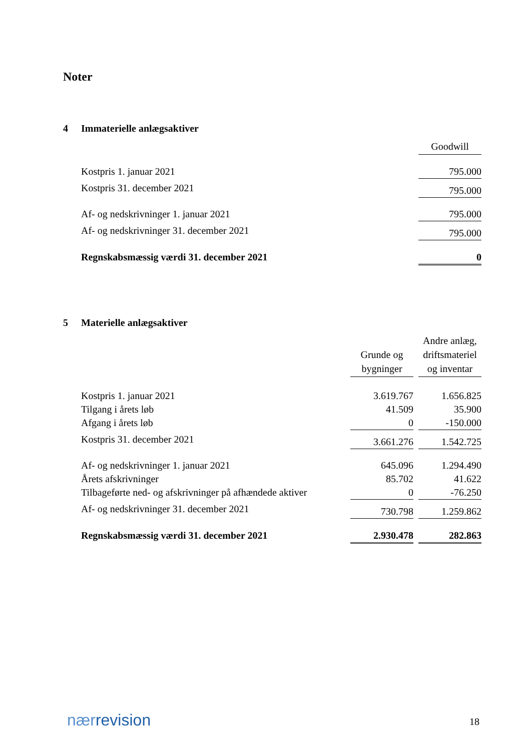Noter
4 Immaterielle anlægsaktiver
| | Goodwill |
| Kostpris 1. januar 2021 | 795.000 |
| Kostpris 31. december 2021 | 795.000 |
| Af- og nedskrivninger 1. januar 2021 | 795.000 |
| Af- og nedskrivninger 31. december 2021 | 795.000 |
| Regnskabsmæssig værdi 31. december 2021 | 0 |
5 Materielle anlægsaktiver
| | Grunde og bygninger | | Andre anlæg, driftsmateriel og inventar |
| Kostpris 1. januar 2021 | 3.619.767 | | 1.656.825 |
| Tilgang i årets løb | 41.509 | | 35.900 |
| Afgang i årets løb | 0 | | -150.000 |
| Kostpris 31. december 2021 | 3.661.276 | | 1.542.725 |
| Af- og nedskrivninger 1. januar 2021 | 645.096 | | 1.294.490 |
| Årets afskrivninger | 85.702 | | 41.622 |
| Tilbageførte ned- og afskrivninger på afhændede aktiver | 0 | | -76.250 |
| Af- og nedskrivninger 31. december 2021 | 730.798 | | 1.259.862 |
| Regnskabsmæssig værdi 31. december 2021 | 2.930.478 | | 282.863 |
nærrevision 18